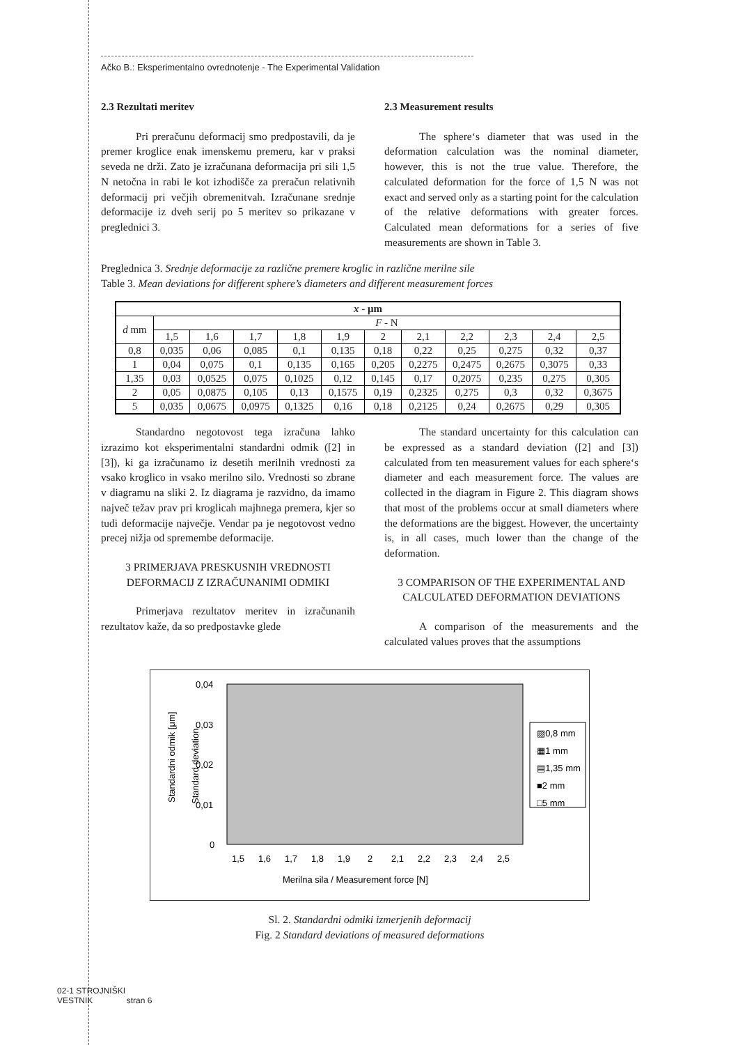Ačko B.: Eksperimentalno ovrednotenje - The Experimental Validation
2.3 Rezultati meritev
Pri preračunu deformacij smo predpostavili, da je premer kroglice enak imenskemu premeru, kar v praksi seveda ne drži. Zato je izračunana deformacija pri sili 1,5 N netočna in rabi le kot izhodišče za preračun relativnih deformacij pri večjih obremenitvah. Izračunane srednje deformacije iz dveh serij po 5 meritev so prikazane v preglednici 3.
2.3 Measurement results
The sphere‘s diameter that was used in the deformation calculation was the nominal diameter, however, this is not the true value. Therefore, the calculated deformation for the force of 1,5 N was not exact and served only as a starting point for the calculation of the relative deformations with greater forces. Calculated mean deformations for a series of five measurements are shown in Table 3.
Preglednica 3. Srednje deformacije za različne premere kroglic in različne merilne sile
Table 3. Mean deviations for different sphere’s diameters and different measurement forces
| x - μm | | | | | | | | | | | |
| d mm | F - N | | | | | | | | | | |
| | 1,5 | 1,6 | 1,7 | 1,8 | 1,9 | 2 | 2,1 | 2,2 | 2,3 | 2,4 | 2,5 |
| 0,8 | 0,035 | 0,06 | 0,085 | 0,1 | 0,135 | 0,18 | 0,22 | 0,25 | 0,275 | 0,32 | 0,37 |
| 1 | 0,04 | 0,075 | 0,1 | 0,135 | 0,165 | 0,205 | 0,2275 | 0,2475 | 0,2675 | 0,3075 | 0,33 |
| 1,35 | 0,03 | 0,0525 | 0,075 | 0,1025 | 0,12 | 0,145 | 0,17 | 0,2075 | 0,235 | 0,275 | 0,305 |
| 2 | 0,05 | 0,0875 | 0,105 | 0,13 | 0,1575 | 0,19 | 0,2325 | 0,275 | 0,3 | 0,32 | 0,3675 |
| 5 | 0,035 | 0,0675 | 0,0975 | 0,1325 | 0,16 | 0,18 | 0,2125 | 0,24 | 0,2675 | 0,29 | 0,305 |
Standardno negotovost tega izračuna lahko izrazimo kot eksperimentalni standardni odmik ([2] in [3]), ki ga izračunamo iz desetih merilnih vrednosti za vsako kroglico in vsako merilno silo. Vrednosti so zbrane v diagramu na sliki 2. Iz diagrama je razvidno, da imamo največ težav prav pri kroglicah majhnega premera, kjer so tudi deformacije največje. Vendar pa je negotovost vedno precej nižja od spremembe deformacije.
3 PRIMERJAVA PRESKUSNIH VREDNOSTI
DEFORMACIJ Z IZRAČUNANIMI ODMIKI
Primerjava rezultatov meritev in izračunanih rezultatov kaže, da so predpostavke glede
The standard uncertainty for this calculation can be expressed as a standard deviation ([2] and [3]) calculated from ten measurement values for each sphere‘s diameter and each measurement force. The values are collected in the diagram in Figure 2. This diagram shows that most of the problems occur at small diameters where the deformations are the biggest. However, the uncertainty is, in all cases, much lower than the change of the deformation.
3 COMPARISON OF THE EXPERIMENTAL AND
CALCULATED DEFORMATION DEVIATIONS
A comparison of the measurements and the calculated values proves that the assumptions
0,04
0,03
0,02
0,01
0
Standardni odmik [μm]
Standard deviation
1,5
1,6
1,7
1,8
1,9
2
2,1
2,2
2,3
2,4
2,5
Merilna sila / Measurement force [N]
▨0,8 mm
▦1 mm
▤1,35 mm
■2 mm
□5 mm
Sl. 2. Standardni odmiki izmerjenih deformacij
Fig. 2 Standard deviations of measured deformations
02-1 STROJNIŠKI
VESTNIK stran 6